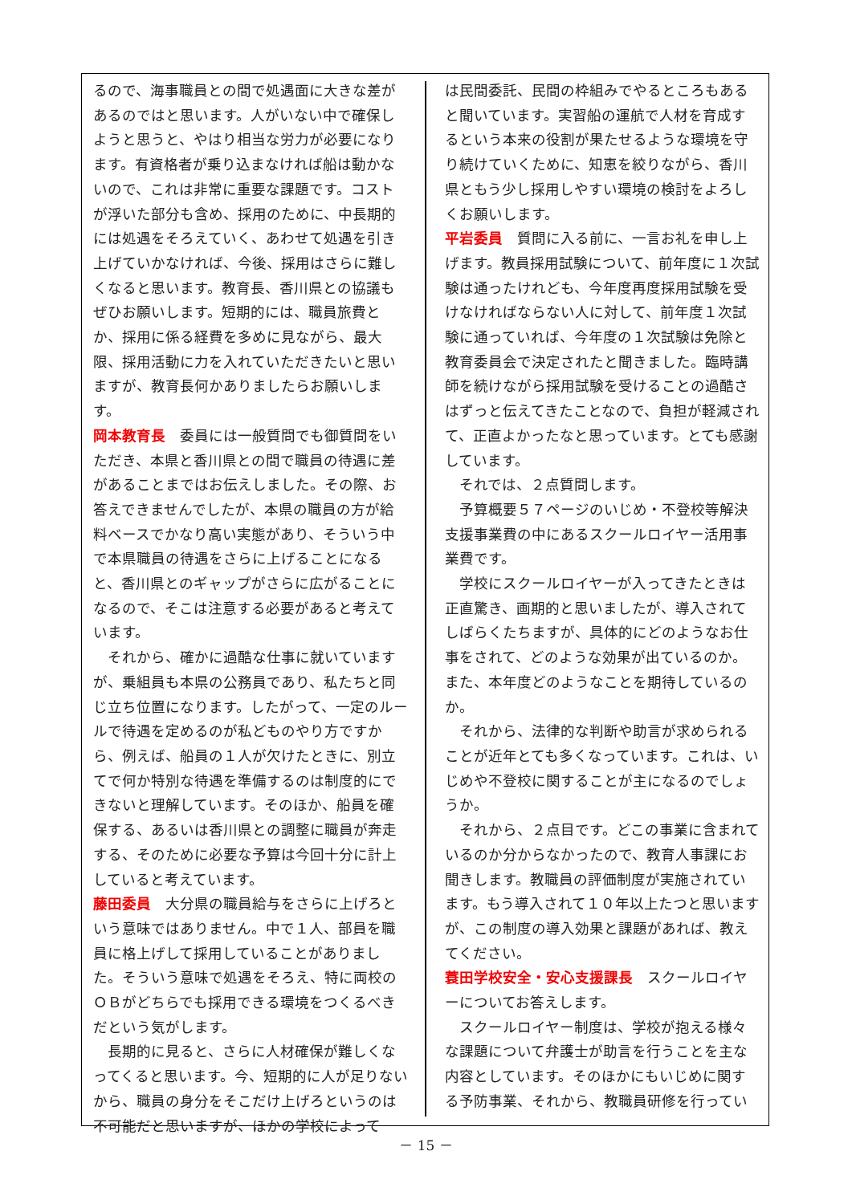るので、海事職員との間で処遇面に大きな差があるのではと思います。人がいない中で確保しようと思うと、やはり相当な労力が必要になります。有資格者が乗り込まなければ船は動かないので、これは非常に重要な課題です。コストが浮いた部分も含め、採用のために、中長期的には処遇をそろえていく、あわせて処遇を引き上げていかなければ、今後、採用はさらに難しくなると思います。教育長、香川県との協議もぜひお願いします。短期的には、職員旅費とか、採用に係る経費を多めに見ながら、最大限、採用活動に力を入れていただきたいと思いますが、教育長何かありましたらお願いします。
岡本教育長　委員には一般質問でも御質問をいただき、本県と香川県との間で職員の待遇に差があることまではお伝えしました。その際、お答えできませんでしたが、本県の職員の方が給料ベースでかなり高い実態があり、そういう中で本県職員の待遇をさらに上げることになると、香川県とのギャップがさらに広がることになるので、そこは注意する必要があると考えています。
　それから、確かに過酷な仕事に就いていますが、乗組員も本県の公務員であり、私たちと同じ立ち位置になります。したがって、一定のルールで待遇を定めるのが私どものやり方ですから、例えば、船員の１人が欠けたときに、別立てで何か特別な待遇を準備するのは制度的にできないと理解しています。そのほか、船員を確保する、あるいは香川県との調整に職員が奔走する、そのために必要な予算は今回十分に計上していると考えています。
藤田委員　大分県の職員給与をさらに上げろという意味ではありません。中で１人、部員を職員に格上げして採用していることがありました。そういう意味で処遇をそろえ、特に両校のＯＢがどちらでも採用できる環境をつくるべきだという気がします。
　長期的に見ると、さらに人材確保が難しくなってくると思います。今、短期的に人が足りないから、職員の身分をそこだけ上げろというのは不可能だと思いますが、ほかの学校によって
は民間委託、民間の枠組みでやるところもあると聞いています。実習船の運航で人材を育成するという本来の役割が果たせるような環境を守り続けていくために、知恵を絞りながら、香川県ともう少し採用しやすい環境の検討をよろしくお願いします。
平岩委員　質問に入る前に、一言お礼を申し上げます。教員採用試験について、前年度に１次試験は通ったけれども、今年度再度採用試験を受けなければならない人に対して、前年度１次試験に通っていれば、今年度の１次試験は免除と教育委員会で決定されたと聞きました。臨時講師を続けながら採用試験を受けることの過酷さはずっと伝えてきたことなので、負担が軽減されて、正直よかったなと思っています。とても感謝しています。
　それでは、２点質問します。
　予算概要５７ページのいじめ・不登校等解決支援事業費の中にあるスクールロイヤー活用事業費です。
　学校にスクールロイヤーが入ってきたときは正直驚き、画期的と思いましたが、導入されてしばらくたちますが、具体的にどのようなお仕事をされて、どのような効果が出ているのか。また、本年度どのようなことを期待しているのか。
　それから、法律的な判断や助言が求められることが近年とても多くなっています。これは、いじめや不登校に関することが主になるのでしょうか。
　それから、２点目です。どこの事業に含まれているのか分からなかったので、教育人事課にお聞きします。教職員の評価制度が実施されています。もう導入されて１０年以上たつと思いますが、この制度の導入効果と課題があれば、教えてください。
蓑田学校安全・安心支援課長　スクールロイヤーについてお答えします。
　スクールロイヤー制度は、学校が抱える様々な課題について弁護士が助言を行うことを主な内容としています。そのほかにもいじめに関する予防事業、それから、教職員研修を行ってい
－ 15 －